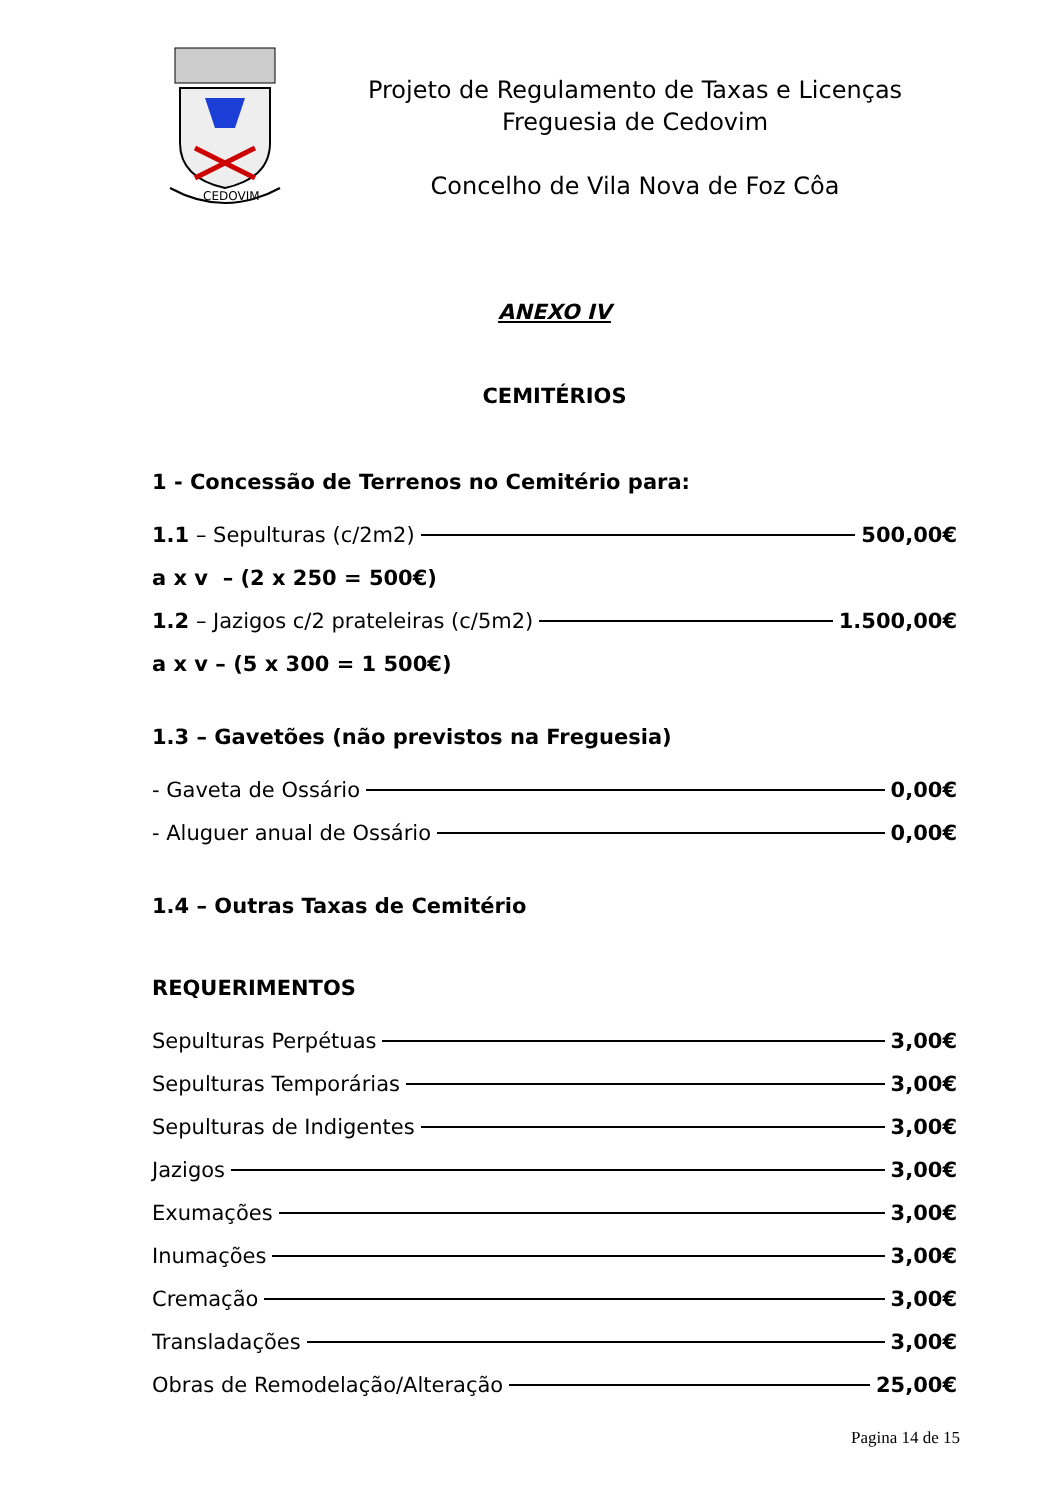CEDOVIM
Projeto de Regulamento de Taxas e Licenças
Freguesia de Cedovim
Concelho de Vila Nova de Foz Côa
ANEXO IV
CEMITÉRIOS
1 - Concessão de Terrenos no Cemitério para:
1.1 – Sepulturas (c/2m2) 500,00€
a x v – (2 x 250 = 500€)
1.2 – Jazigos c/2 prateleiras (c/5m2) 1.500,00€
a x v – (5 x 300 = 1 500€)
1.3 – Gavetões (não previstos na Freguesia)
- Gaveta de Ossário 0,00€
- Aluguer anual de Ossário 0,00€
1.4 – Outras Taxas de Cemitério
REQUERIMENTOS
Sepulturas Perpétuas 3,00€
Sepulturas Temporárias 3,00€
Sepulturas de Indigentes 3,00€
Jazigos 3,00€
Exumações 3,00€
Inumações 3,00€
Cremação 3,00€
Transladações 3,00€
Obras de Remodelação/Alteração 25,00€
Pagina 14 de 15